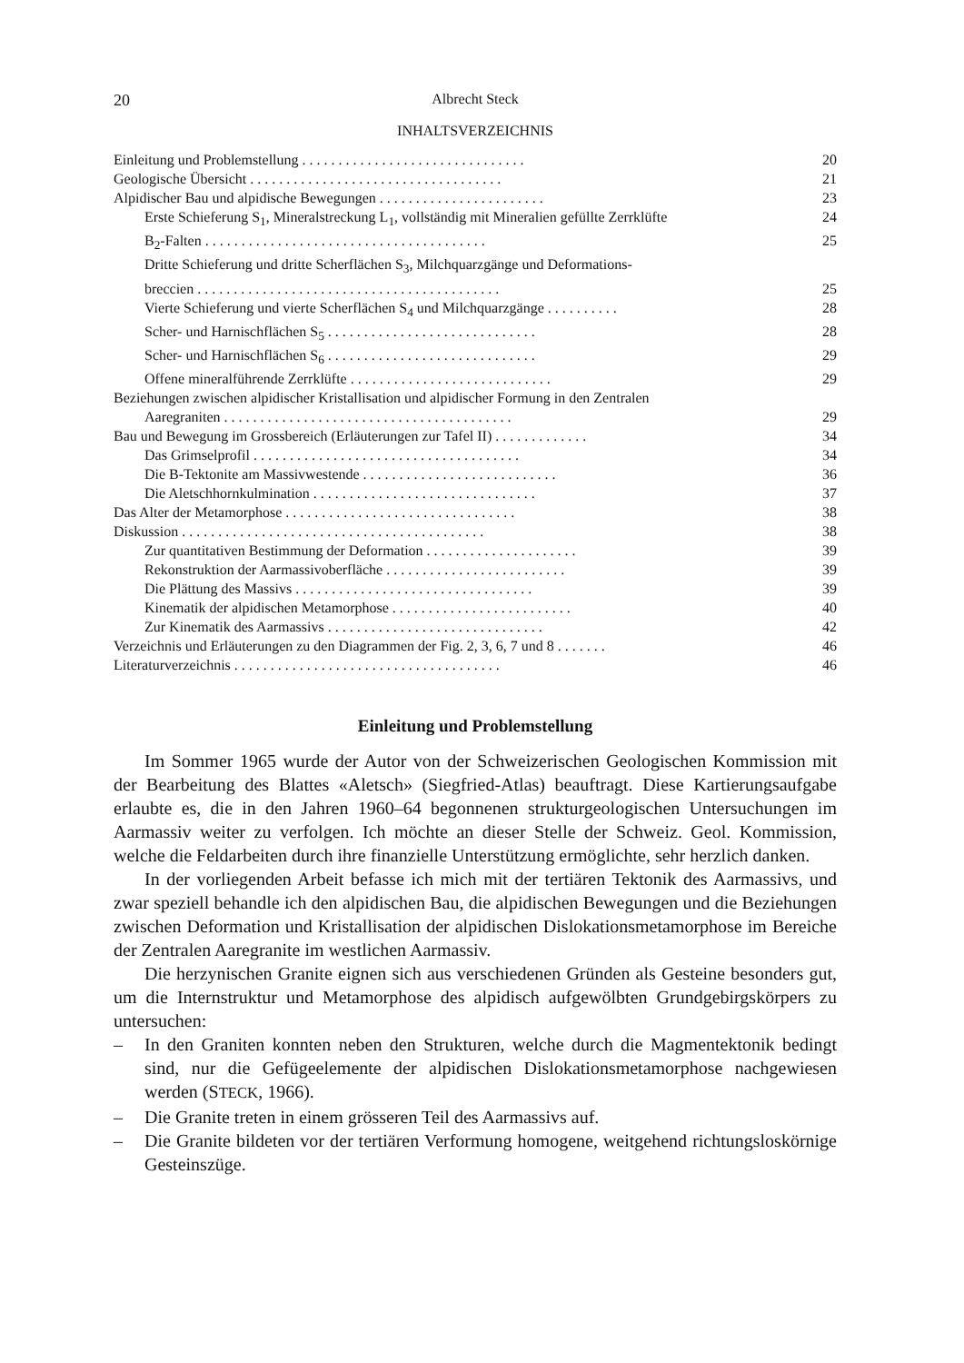20 Albrecht Steck
INHALTSVERZEICHNIS
Einleitung und Problemstellung . . . . . . . . . . . . . . . . . . . . . . . . . . . . . . . 20
Geologische Übersicht . . . . . . . . . . . . . . . . . . . . . . . . . . . . . . . . . . . 21
Alpidischer Bau und alpidische Bewegungen . . . . . . . . . . . . . . . . . . . . . . . 23
Erste Schieferung S<sub>1</sub>, Mineralstreckung L<sub>1</sub>, vollständig mit Mineralien gefüllte Zerrklüfte 24
B<sub>2</sub>-Falten . . . . . . . . . . . . . . . . . . . . . . . . . . . . . . . . . . . . . . . 25
Dritte Schieferung und dritte Scherflächen S<sub>3</sub>, Milchquarzgänge und Deformations-
breccien . . . . . . . . . . . . . . . . . . . . . . . . . . . . . . . . . . . . . . . . . . 25
Vierte Schieferung und vierte Scherflächen S<sub>4</sub> und Milchquarzgänge . . . . . . . . . . 28
Scher- und Harnischflächen S<sub>5</sub> . . . . . . . . . . . . . . . . . . . . . . . . . . . . . 28
Scher- und Harnischflächen S<sub>6</sub> . . . . . . . . . . . . . . . . . . . . . . . . . . . . . 29
Offene mineralführende Zerrklüfte . . . . . . . . . . . . . . . . . . . . . . . . . . . . 29
Beziehungen zwischen alpidischer Kristallisation und alpidischer Formung in den Zentralen
Aaregraniten . . . . . . . . . . . . . . . . . . . . . . . . . . . . . . . . . . . . . . . . 29
Bau und Bewegung im Grossbereich (Erläuterungen zur Tafel II) . . . . . . . . . . . . . 34
Das Grimselprofil . . . . . . . . . . . . . . . . . . . . . . . . . . . . . . . . . . . . . 34
Die B-Tektonite am Massivwestende . . . . . . . . . . . . . . . . . . . . . . . . . . . 36
Die Aletschhornkulmination . . . . . . . . . . . . . . . . . . . . . . . . . . . . . . . 37
Das Alter der Metamorphose . . . . . . . . . . . . . . . . . . . . . . . . . . . . . . . . 38
Diskussion . . . . . . . . . . . . . . . . . . . . . . . . . . . . . . . . . . . . . . . . . . 38
Zur quantitativen Bestimmung der Deformation . . . . . . . . . . . . . . . . . . . . . 39
Rekonstruktion der Aarmassivoberfläche . . . . . . . . . . . . . . . . . . . . . . . . . 39
Die Plättung des Massivs . . . . . . . . . . . . . . . . . . . . . . . . . . . . . . . . . 39
Kinematik der alpidischen Metamorphose . . . . . . . . . . . . . . . . . . . . . . . . . 40
Zur Kinematik des Aarmassivs . . . . . . . . . . . . . . . . . . . . . . . . . . . . . . 42
Verzeichnis und Erläuterungen zu den Diagrammen der Fig. 2, 3, 6, 7 und 8 . . . . . . . 46
Literaturverzeichnis . . . . . . . . . . . . . . . . . . . . . . . . . . . . . . . . . . . . . 46
Einleitung und Problemstellung
Im Sommer 1965 wurde der Autor von der Schweizerischen Geologischen Kommission mit der Bearbeitung des Blattes «Aletsch» (Siegfried-Atlas) beauftragt. Diese Kartierungsaufgabe erlaubte es, die in den Jahren 1960–64 begonnenen strukturgeologischen Untersuchungen im Aarmassiv weiter zu verfolgen. Ich möchte an dieser Stelle der Schweiz. Geol. Kommission, welche die Feldarbeiten durch ihre finanzielle Unterstützung ermöglichte, sehr herzlich danken.
In der vorliegenden Arbeit befasse ich mich mit der tertiären Tektonik des Aarmassivs, und zwar speziell behandle ich den alpidischen Bau, die alpidischen Bewegungen und die Beziehungen zwischen Deformation und Kristallisation der alpidischen Dislokationsmetamorphose im Bereiche der Zentralen Aaregranite im westlichen Aarmassiv.
Die herzynischen Granite eignen sich aus verschiedenen Gründen als Gesteine besonders gut, um die Internstruktur und Metamorphose des alpidisch aufgewölbten Grundgebirgskörpers zu untersuchen:
– In den Graniten konnten neben den Strukturen, welche durch die Magmentektonik bedingt sind, nur die Gefügeelemente der alpidischen Dislokationsmetamorphose nachgewiesen werden (STECK, 1966).
– Die Granite treten in einem grösseren Teil des Aarmassivs auf.
– Die Granite bildeten vor der tertiären Verformung homogene, weitgehend richtungsloskörnige Gesteinszüge.